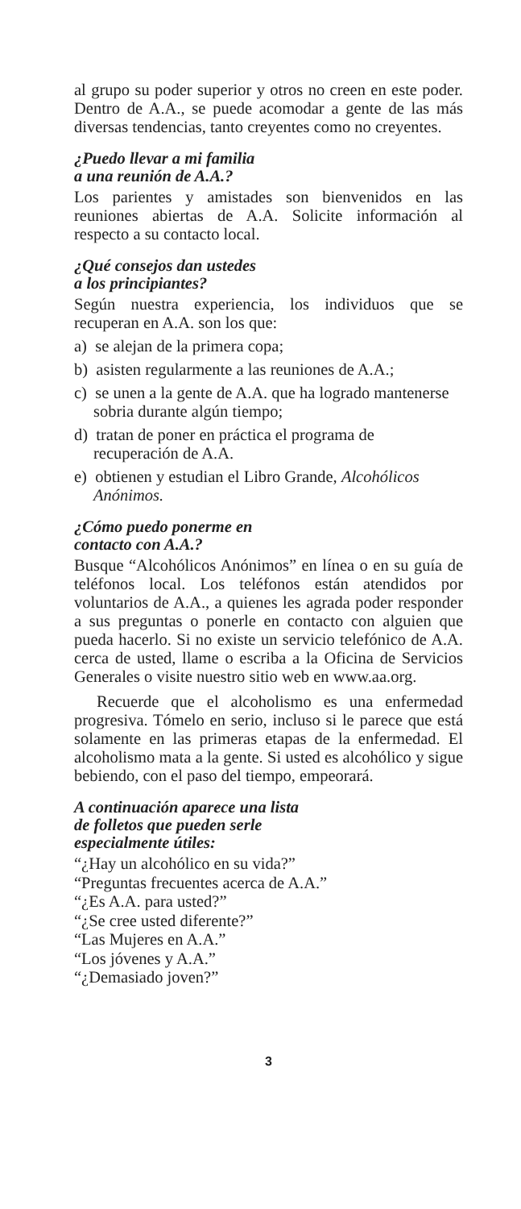al grupo su poder superior y otros no creen en este poder. Dentro de A.A., se puede acomodar a gente de las más diversas tendencias, tanto creyentes como no creyentes.
¿Puedo llevar a mi familia
a una reunión de A.A.?
Los parientes y amistades son bienvenidos en las reuniones abiertas de A.A. Solicite información al respecto a su contacto local.
¿Qué consejos dan ustedes
a los principiantes?
Según nuestra experiencia, los individuos que se recuperan en A.A. son los que:
a) se alejan de la primera copa;
b) asisten regularmente a las reuniones de A.A.;
c) se unen a la gente de A.A. que ha logrado mantenerse sobria durante algún tiempo;
d) tratan de poner en práctica el programa de recuperación de A.A.
e) obtienen y estudian el Libro Grande, Alcohólicos Anónimos.
¿Cómo puedo ponerme en
contacto con A.A.?
Busque “Alcohólicos Anónimos” en línea o en su guía de teléfonos local. Los teléfonos están atendidos por voluntarios de A.A., a quienes les agrada poder responder a sus preguntas o ponerle en contacto con alguien que pueda hacerlo. Si no existe un servicio telefónico de A.A. cerca de usted, llame o escriba a la Oficina de Servicios Generales o visite nuestro sitio web en www.aa.org.
Recuerde que el alcoholismo es una enfermedad progresiva. Tómelo en serio, incluso si le parece que está solamente en las primeras etapas de la enfermedad. El alcoholismo mata a la gente. Si usted es alcohólico y sigue bebiendo, con el paso del tiempo, empeorará.
A continuación aparece una lista
de folletos que pueden serle
especialmente útiles:
“¿Hay un alcohólico en su vida?”
“Preguntas frecuentes acerca de A.A.”
“¿Es A.A. para usted?”
“¿Se cree usted diferente?”
“Las Mujeres en A.A.”
“Los jóvenes y A.A.”
“¿Demasiado joven?”
3